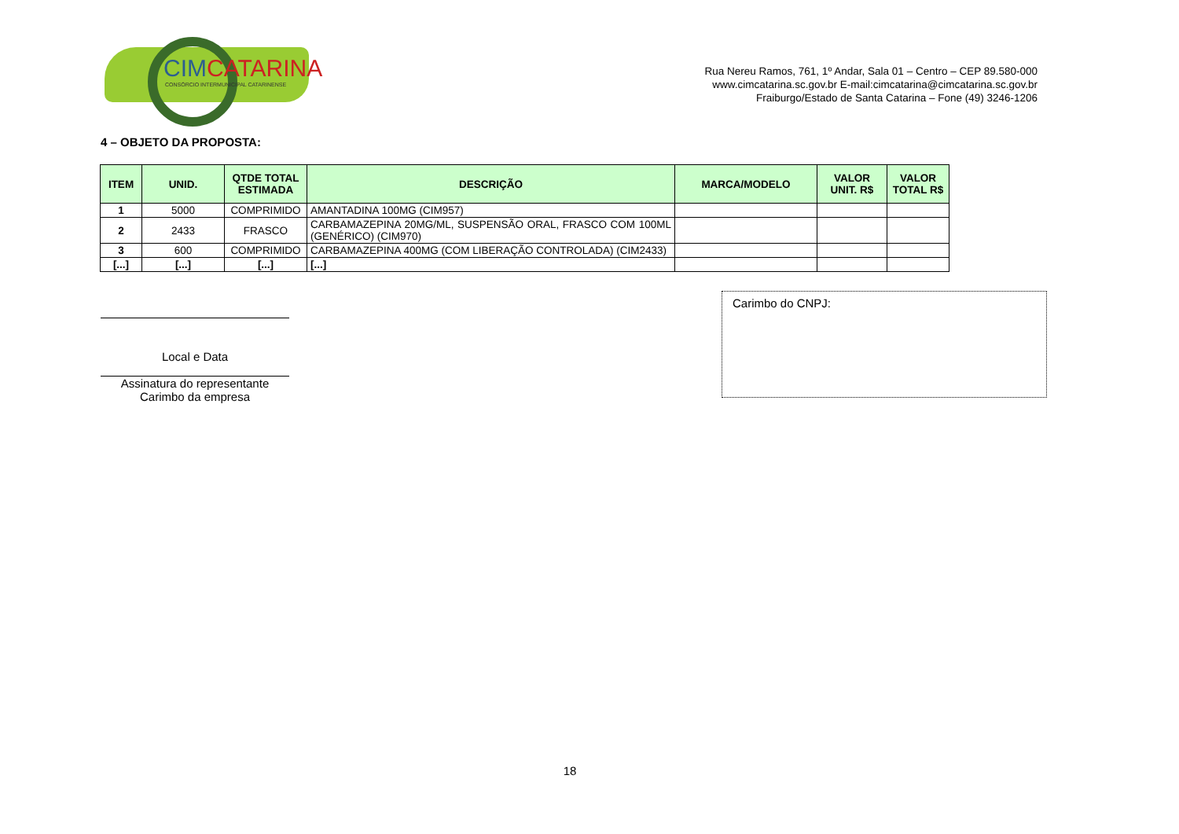CIMCATARINA
CONSÓRCIO INTERMUNICIPAL CATARINENSE
Rua Nereu Ramos, 761, 1º Andar, Sala 01 – Centro – CEP 89.580-000
www.cimcatarina.sc.gov.br E-mail:cimcatarina@cimcatarina.sc.gov.br
Fraiburgo/Estado de Santa Catarina – Fone (49) 3246-1206
4 – OBJETO DA PROPOSTA:
| ITEM | UNID. | QTDE TOTAL ESTIMADA | DESCRIÇÃO | MARCA/MODELO | VALOR UNIT. R$ | VALOR TOTAL R$ |
| --- | --- | --- | --- | --- | --- | --- |
| 1 | 5000 | COMPRIMIDO | AMANTADINA 100MG (CIM957) | | | |
| 2 | 2433 | FRASCO | CARBAMAZEPINA 20MG/ML, SUSPENSÃO ORAL, FRASCO COM 100ML (GENÉRICO) (CIM970) | | | |
| 3 | 600 | COMPRIMIDO | CARBAMAZEPINA 400MG (COM LIBERAÇÃO CONTROLADA) (CIM2433) | | | |
| [...] | [...] | [...] | [...] | | | |
Local e Data
Assinatura do representante
Carimbo da empresa
Carimbo do CNPJ:
18